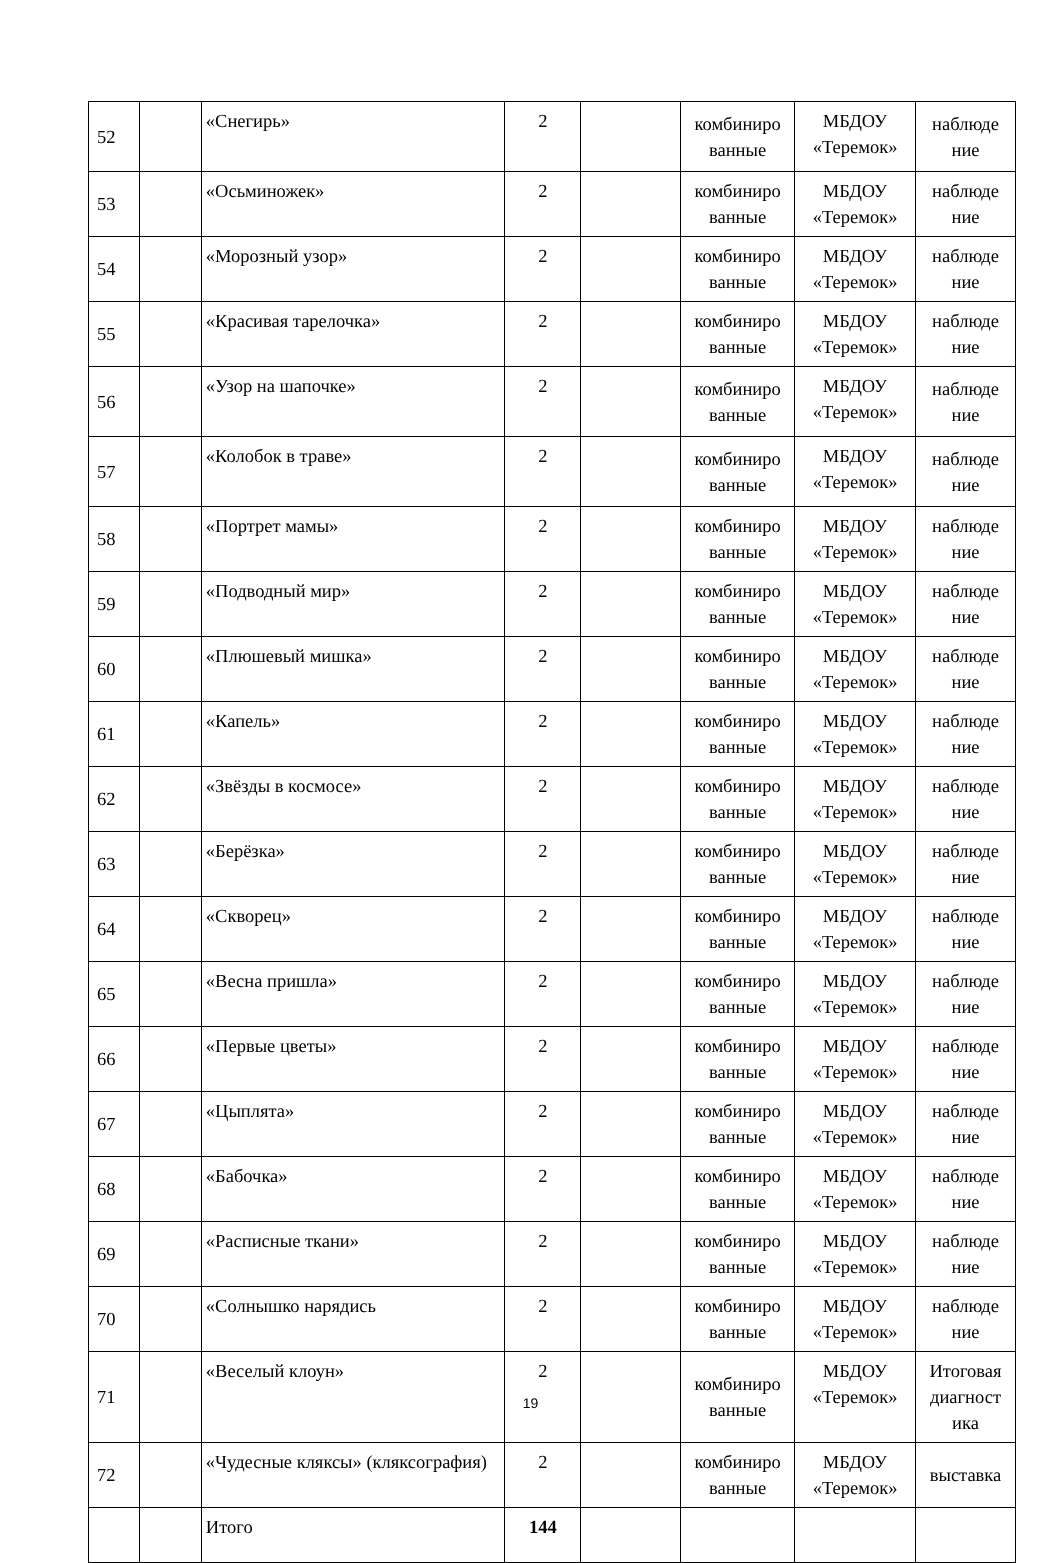| 52 | | «Снегирь» | 2 | | комбиниро ванные | МБДОУ «Теремок» | наблюде ние |
| 53 | | «Осьминожек» | 2 | | комбиниро ванные | МБДОУ «Теремок» | наблюде ние |
| 54 | | «Морозный узор» | 2 | | комбиниро ванные | МБДОУ «Теремок» | наблюде ние |
| 55 | | «Красивая тарелочка» | 2 | | комбиниро ванные | МБДОУ «Теремок» | наблюде ние |
| 56 | | «Узор на шапочке» | 2 | | комбиниро ванные | МБДОУ «Теремок» | наблюде ние |
| 57 | | «Колобок в траве» | 2 | | комбиниро ванные | МБДОУ «Теремок» | наблюде ние |
| 58 | | «Портрет мамы» | 2 | | комбиниро ванные | МБДОУ «Теремок» | наблюде ние |
| 59 | | «Подводный мир» | 2 | | комбиниро ванные | МБДОУ «Теремок» | наблюде ние |
| 60 | | «Плюшевый мишка» | 2 | | комбиниро ванные | МБДОУ «Теремок» | наблюде ние |
| 61 | | «Капель» | 2 | | комбиниро ванные | МБДОУ «Теремок» | наблюде ние |
| 62 | | «Звёзды в космосе» | 2 | | комбиниро ванные | МБДОУ «Теремок» | наблюде ние |
| 63 | | «Берёзка» | 2 | | комбиниро ванные | МБДОУ «Теремок» | наблюде ние |
| 64 | | «Скворец» | 2 | | комбиниро ванные | МБДОУ «Теремок» | наблюде ние |
| 65 | | «Весна пришла» | 2 | | комбиниро ванные | МБДОУ «Теремок» | наблюде ние |
| 66 | | «Первые цветы» | 2 | | комбиниро ванные | МБДОУ «Теремок» | наблюде ние |
| 67 | | «Цыплята» | 2 | | комбиниро ванные | МБДОУ «Теремок» | наблюде ние |
| 68 | | «Бабочка» | 2 | | комбиниро ванные | МБДОУ «Теремок» | наблюде ние |
| 69 | | «Расписные ткани» | 2 | | комбиниро ванные | МБДОУ «Теремок» | наблюде ние |
| 70 | | «Солнышко нарядись | 2 | | комбиниро ванные | МБДОУ «Теремок» | наблюде ние |
| 71 | | «Веселый клоун» | 2 | | комбиниро ванные | МБДОУ «Теремок» | Итоговая диагност ика |
| 72 | | «Чудесные кляксы» (кляксография) | 2 | | комбиниро ванные | МБДОУ «Теремок» | выставка |
| | | Итого | 144 | | | | |
19